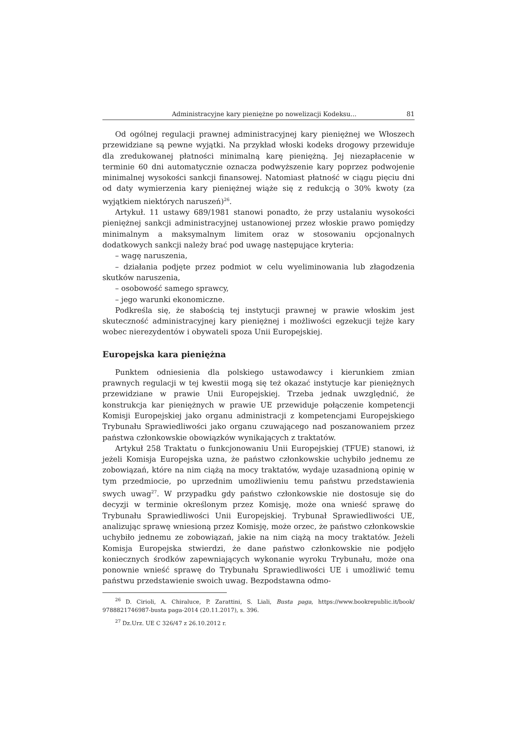Administracyjne kary pieniężne po nowelizacji Kodeksu... 81
Od ogólnej regulacji prawnej administracyjnej kary pieniężnej we Włoszech przewidziane są pewne wyjątki. Na przykład włoski kodeks drogowy przewiduje dla zredukowanej płatności minimalną karę pieniężną. Jej niezapłacenie w terminie 60 dni automatycznie oznacza podwyższenie kary poprzez podwojenie minimalnej wysokości sankcji finansowej. Natomiast płatność w ciągu pięciu dni od daty wymierzenia kary pieniężnej wiąże się z redukcją o 30% kwoty (za wyjątkiem niektórych naruszeń)<sup>26</sup>.
Artykuł. 11 ustawy 689/1981 stanowi ponadto, że przy ustalaniu wysokości pieniężnej sankcji administracyjnej ustanowionej przez włoskie prawo pomiędzy minimalnym a maksymalnym limitem oraz w stosowaniu opcjonalnych dodatkowych sankcji należy brać pod uwagę następujące kryteria:
– wagę naruszenia,
– działania podjęte przez podmiot w celu wyeliminowania lub złagodzenia skutków naruszenia,
– osobowość samego sprawcy,
– jego warunki ekonomiczne.
Podkreśla się, że słabością tej instytucji prawnej w prawie włoskim jest skuteczność administracyjnej kary pieniężnej i możliwości egzekucji tejże kary wobec nierezydentów i obywateli spoza Unii Europejskiej.
Europejska kara pieniężna
Punktem odniesienia dla polskiego ustawodawcy i kierunkiem zmian prawnych regulacji w tej kwestii mogą się też okazać instytucje kar pieniężnych przewidziane w prawie Unii Europejskiej. Trzeba jednak uwzględnić, że konstrukcja kar pieniężnych w prawie UE przewiduje połączenie kompetencji Komisji Europejskiej jako organu administracji z kompetencjami Europejskiego Trybunału Sprawiedliwości jako organu czuwającego nad poszanowaniem przez państwa członkowskie obowiązków wynikających z traktatów.
Artykuł 258 Traktatu o funkcjonowaniu Unii Europejskiej (TFUE) stanowi, iż jeżeli Komisja Europejska uzna, że państwo członkowskie uchybiło jednemu ze zobowiązań, które na nim ciążą na mocy traktatów, wydaje uzasadnioną opinię w tym przedmiocie, po uprzednim umożliwieniu temu państwu przedstawienia swych uwag<sup>27</sup>. W przypadku gdy państwo członkowskie nie dostosuje się do decyzji w terminie określonym przez Komisję, może ona wnieść sprawę do Trybunału Sprawiedliwości Unii Europejskiej. Trybunał Sprawiedliwości UE, analizując sprawę wniesioną przez Komisję, może orzec, że państwo członkowskie uchybiło jednemu ze zobowiązań, jakie na nim ciążą na mocy traktatów. Jeżeli Komisja Europejska stwierdzi, że dane państwo członkowskie nie podjęło koniecznych środków zapewniających wykonanie wyroku Trybunału, może ona ponownie wnieść sprawę do Trybunału Sprawiedliwości UE i umożliwić temu państwu przedstawienie swoich uwag. Bezpodstawna odmo-
<sup>26</sup> D. Cirioli, A. Chiraluce, P. Zarattini, S. Liali, Busta paga, https://www.bookrepublic.it/book/ 9788821746987-busta paga-2014 (20.11.2017), s. 396.
<sup>27</sup> Dz.Urz. UE C 326/47 z 26.10.2012 r.